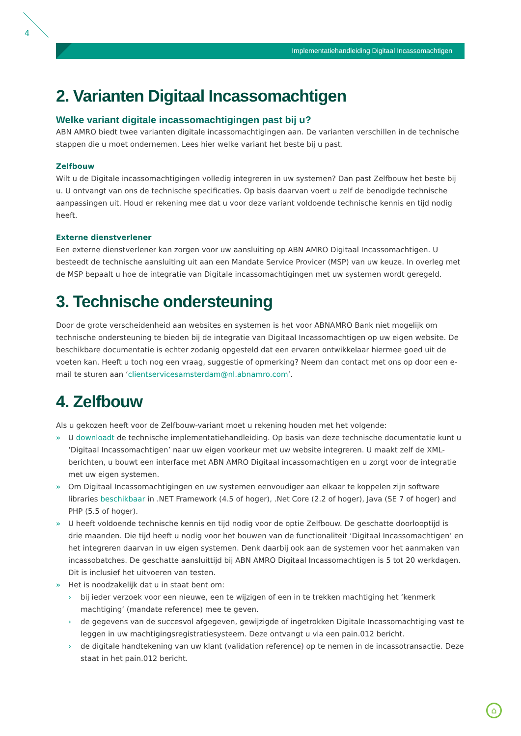4
Implementatiehandleiding Digitaal Incassomachtigen
2. Varianten Digitaal Incassomachtigen
Welke variant digitale incassomachtigingen past bij u?
ABN AMRO biedt twee varianten digitale incassomachtigingen aan. De varianten verschillen in de technische stappen die u moet ondernemen. Lees hier welke variant het beste bij u past.
Zelfbouw
Wilt u de Digitale incassomachtigingen volledig integreren in uw systemen? Dan past Zelfbouw het beste bij u. U ontvangt van ons de technische specificaties. Op basis daarvan voert u zelf de benodigde technische aanpassingen uit. Houd er rekening mee dat u voor deze variant voldoende technische kennis en tijd nodig heeft.
Externe dienstverlener
Een externe dienstverlener kan zorgen voor uw aansluiting op ABN AMRO Digitaal Incassomachtigen. U besteedt de technische aansluiting uit aan een Mandate Service Provicer (MSP) van uw keuze. In overleg met de MSP bepaalt u hoe de integratie van Digitale incassomachtigingen met uw systemen wordt geregeld.
3. Technische ondersteuning
Door de grote verscheidenheid aan websites en systemen is het voor ABNAMRO Bank niet mogelijk om technische ondersteuning te bieden bij de integratie van Digitaal Incassomachtigen op uw eigen website. De beschikbare documentatie is echter zodanig opgesteld dat een ervaren ontwikkelaar hiermee goed uit de voeten kan. Heeft u toch nog een vraag, suggestie of opmerking? Neem dan contact met ons op door een e-mail te sturen aan ‘clientservicesamsterdam@nl.abnamro.com’.
4. Zelfbouw
Als u gekozen heeft voor de Zelfbouw-variant moet u rekening houden met het volgende:
» U downloadt de technische implementatiehandleiding. Op basis van deze technische documentatie kunt u ‘Digitaal Incassomachtigen’ naar uw eigen voorkeur met uw website integreren. U maakt zelf de XML-berichten, u bouwt een interface met ABN AMRO Digitaal incassomachtigen en u zorgt voor de integratie met uw eigen systemen.
» Om Digitaal Incassomachtigingen en uw systemen eenvoudiger aan elkaar te koppelen zijn software libraries beschikbaar in .NET Framework (4.5 of hoger), .Net Core (2.2 of hoger), Java (SE 7 of hoger) and PHP (5.5 of hoger).
» U heeft voldoende technische kennis en tijd nodig voor de optie Zelfbouw. De geschatte doorlooptijd is drie maanden. Die tijd heeft u nodig voor het bouwen van de functionaliteit ‘Digitaal Incassomachtigen’ en het integreren daarvan in uw eigen systemen. Denk daarbij ook aan de systemen voor het aanmaken van incassobatches. De geschatte aansluittijd bij ABN AMRO Digitaal Incassomachtigen is 5 tot 20 werkdagen. Dit is inclusief het uitvoeren van testen.
» Het is noodzakelijk dat u in staat bent om:
› bij ieder verzoek voor een nieuwe, een te wijzigen of een in te trekken machtiging het ‘kenmerk machtiging’ (mandate reference) mee te geven.
› de gegevens van de succesvol afgegeven, gewijzigde of ingetrokken Digitale Incassomachtiging vast te leggen in uw machtigingsregistratiesysteem. Deze ontvangt u via een pain.012 bericht.
› de digitale handtekening van uw klant (validation reference) op te nemen in de incassotransactie. Deze staat in het pain.012 bericht.
⌂